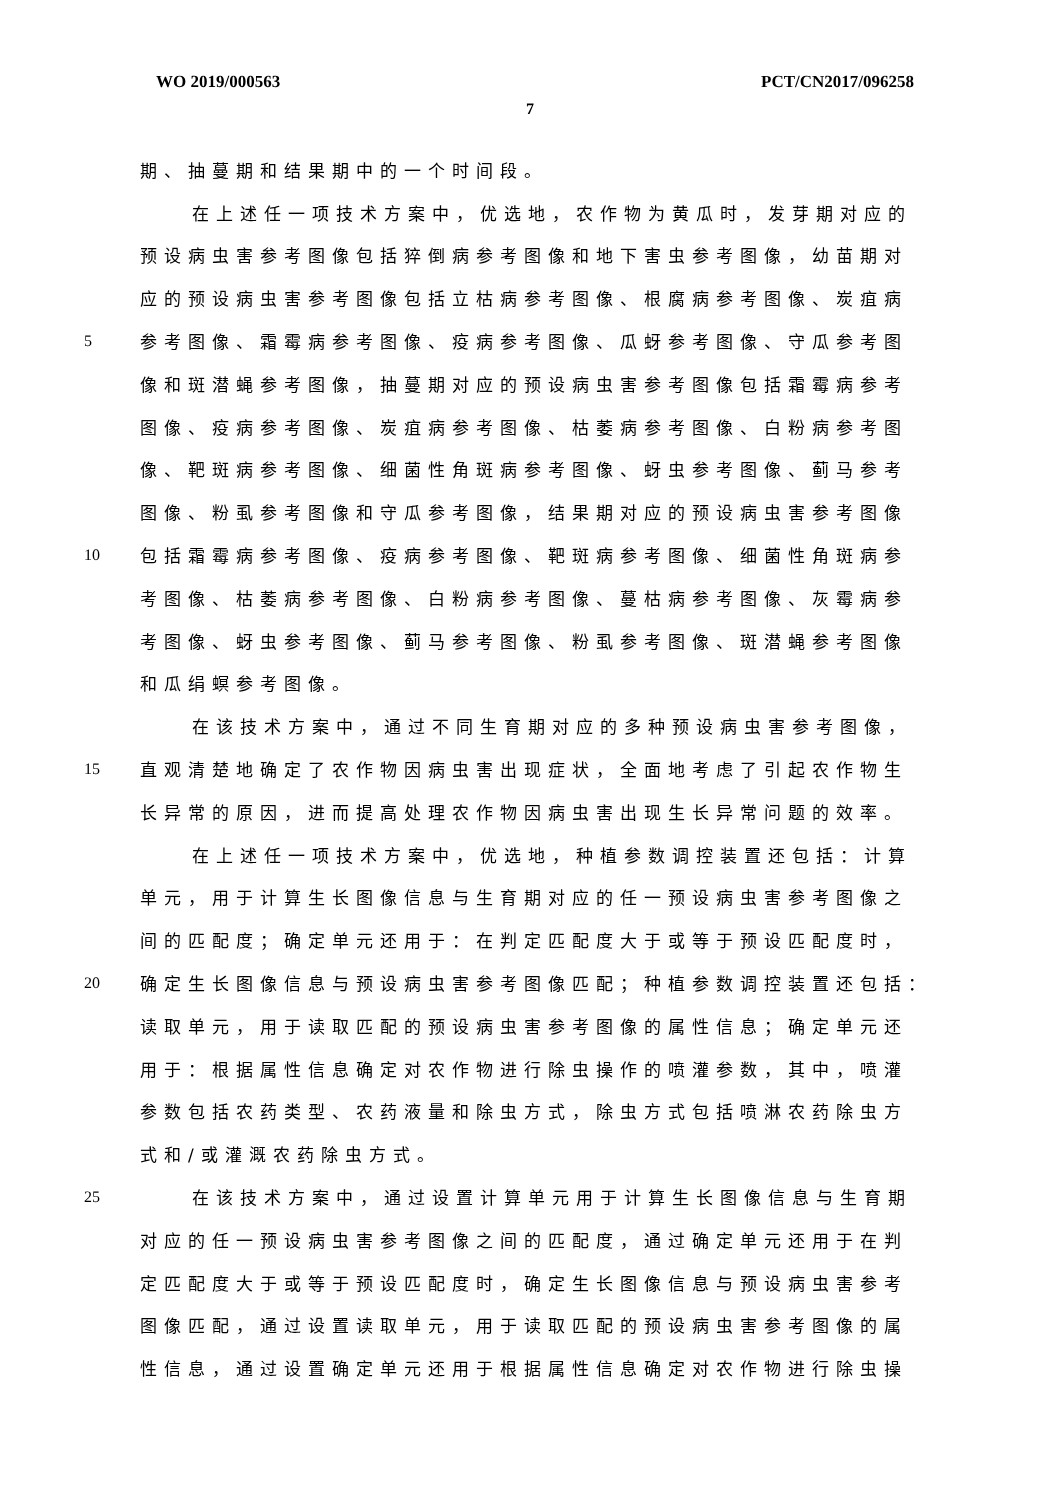WO 2019/000563 PCT/CN2017/096258
7
期、抽蔓期和结果期中的一个时间段。
在上述任一项技术方案中，优选地，农作物为黄瓜时，发芽期对应的
预设病虫害参考图像包括猝倒病参考图像和地下害虫参考图像，幼苗期对
应的预设病虫害参考图像包括立枯病参考图像、根腐病参考图像、炭疽病
5 参考图像、霜霉病参考图像、疫病参考图像、瓜蚜参考图像、守瓜参考图
像和斑潜蝇参考图像，抽蔓期对应的预设病虫害参考图像包括霜霉病参考
图像、疫病参考图像、炭疽病参考图像、枯萎病参考图像、白粉病参考图
像、靶斑病参考图像、细菌性角斑病参考图像、蚜虫参考图像、蓟马参考
图像、粉虱参考图像和守瓜参考图像，结果期对应的预设病虫害参考图像
10 包括霜霉病参考图像、疫病参考图像、靶斑病参考图像、细菌性角斑病参
考图像、枯萎病参考图像、白粉病参考图像、蔓枯病参考图像、灰霉病参
考图像、蚜虫参考图像、蓟马参考图像、粉虱参考图像、斑潜蝇参考图像
和瓜绢螟参考图像。
在该技术方案中，通过不同生育期对应的多种预设病虫害参考图像，
15 直观清楚地确定了农作物因病虫害出现症状，全面地考虑了引起农作物生
长异常的原因，进而提高处理农作物因病虫害出现生长异常问题的效率。
在上述任一项技术方案中，优选地，种植参数调控装置还包括：计算
单元，用于计算生长图像信息与生育期对应的任一预设病虫害参考图像之
间的匹配度；确定单元还用于：在判定匹配度大于或等于预设匹配度时，
20 确定生长图像信息与预设病虫害参考图像匹配；种植参数调控装置还包括：
读取单元，用于读取匹配的预设病虫害参考图像的属性信息；确定单元还
用于：根据属性信息确定对农作物进行除虫操作的喷灌参数，其中，喷灌
参数包括农药类型、农药液量和除虫方式，除虫方式包括喷淋农药除虫方
式和/或灌溉农药除虫方式。
25 在该技术方案中，通过设置计算单元用于计算生长图像信息与生育期
对应的任一预设病虫害参考图像之间的匹配度，通过确定单元还用于在判
定匹配度大于或等于预设匹配度时，确定生长图像信息与预设病虫害参考
图像匹配，通过设置读取单元，用于读取匹配的预设病虫害参考图像的属
性信息，通过设置确定单元还用于根据属性信息确定对农作物进行除虫操